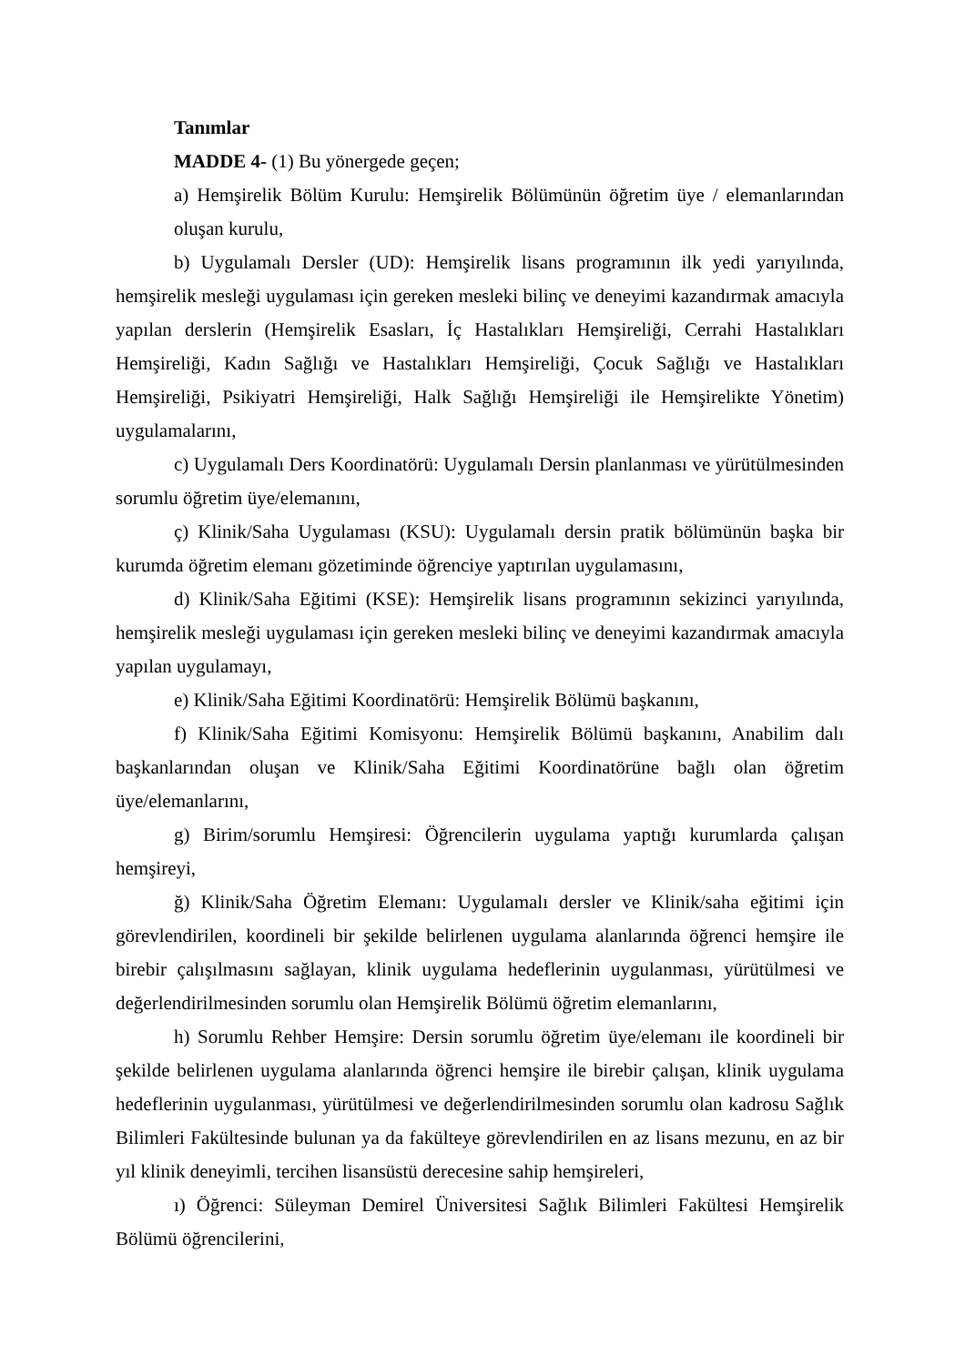Tanımlar
MADDE 4- (1) Bu yönergede geçen;
a) Hemşirelik Bölüm Kurulu: Hemşirelik Bölümünün öğretim üye / elemanlarından oluşan kurulu,
b) Uygulamalı Dersler (UD): Hemşirelik lisans programının ilk yedi yarıyılında, hemşirelik mesleği uygulaması için gereken mesleki bilinç ve deneyimi kazandırmak amacıyla yapılan derslerin (Hemşirelik Esasları, İç Hastalıkları Hemşireliği, Cerrahi Hastalıkları Hemşireliği, Kadın Sağlığı ve Hastalıkları Hemşireliği, Çocuk Sağlığı ve Hastalıkları Hemşireliği, Psikiyatri Hemşireliği, Halk Sağlığı Hemşireliği ile Hemşirelikte Yönetim) uygulamalarını,
c) Uygulamalı Ders Koordinatörü: Uygulamalı Dersin planlanması ve yürütülmesinden sorumlu öğretim üye/elemanını,
ç) Klinik/Saha Uygulaması (KSU): Uygulamalı dersin pratik bölümünün başka bir kurumda öğretim elemanı gözetiminde öğrenciye yaptırılan uygulamasını,
d) Klinik/Saha Eğitimi (KSE): Hemşirelik lisans programının sekizinci yarıyılında, hemşirelik mesleği uygulaması için gereken mesleki bilinç ve deneyimi kazandırmak amacıyla yapılan uygulamayı,
e) Klinik/Saha Eğitimi Koordinatörü: Hemşirelik Bölümü başkanını,
f) Klinik/Saha Eğitimi Komisyonu: Hemşirelik Bölümü başkanını, Anabilim dalı başkanlarından oluşan ve Klinik/Saha Eğitimi Koordinatörüne bağlı olan öğretim üye/elemanlarını,
g) Birim/sorumlu Hemşiresi: Öğrencilerin uygulama yaptığı kurumlarda çalışan hemşireyi,
ğ) Klinik/Saha Öğretim Elemanı: Uygulamalı dersler ve Klinik/saha eğitimi için görevlendirilen, koordineli bir şekilde belirlenen uygulama alanlarında öğrenci hemşire ile birebir çalışılmasını sağlayan, klinik uygulama hedeflerinin uygulanması, yürütülmesi ve değerlendirilmesinden sorumlu olan Hemşirelik Bölümü öğretim elemanlarını,
h) Sorumlu Rehber Hemşire: Dersin sorumlu öğretim üye/elemanı ile koordineli bir şekilde belirlenen uygulama alanlarında öğrenci hemşire ile birebir çalışan, klinik uygulama hedeflerinin uygulanması, yürütülmesi ve değerlendirilmesinden sorumlu olan kadrosu Sağlık Bilimleri Fakültesinde bulunan ya da fakülteye görevlendirilen en az lisans mezunu, en az bir yıl klinik deneyimli, tercihen lisansüstü derecesine sahip hemşireleri,
ı) Öğrenci: Süleyman Demirel Üniversitesi Sağlık Bilimleri Fakültesi Hemşirelik Bölümü öğrencilerini,